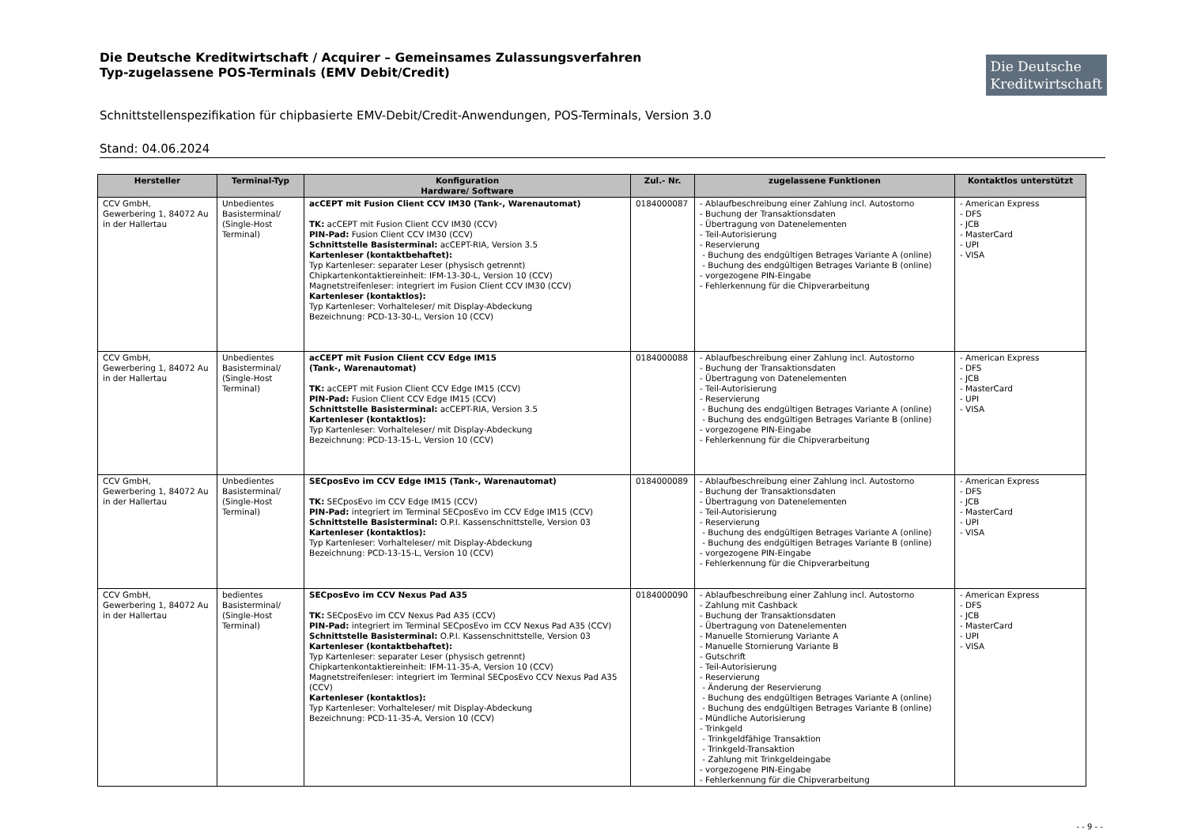Die Deutsche Kreditwirtschaft / Acquirer – Gemeinsames Zulassungsverfahren
Typ-zugelassene POS-Terminals (EMV Debit/Credit)
Die Deutsche
Kreditwirtschaft
Schnittstellenspezifikation für chipbasierte EMV-Debit/Credit-Anwendungen, POS-Terminals, Version 3.0
Stand: 04.06.2024
| Hersteller | Terminal-Typ | Konfiguration Hardware/ Software | Zul.- Nr. | zugelassene Funktionen | Kontaktlos unterstützt |
| --- | --- | --- | --- | --- | --- |
| CCV GmbH, Gewerbering 1, 84072 Au in der Hallertau | Unbedientes Basisterminal/ (Single-Host Terminal) | acCEPT mit Fusion Client CCV IM30 (Tank-, Warenautomat) TK: acCEPT mit Fusion Client CCV IM30 (CCV) PIN-Pad: Fusion Client CCV IM30 (CCV) Schnittstelle Basisterminal: acCEPT-RIA, Version 3.5 Kartenleser (kontaktbehaftet): Typ Kartenleser: separater Leser (physisch getrennt) Chipkartenkontaktiereinheit: IFM-13-30-L, Version 10 (CCV) Magnetstreifenleser: integriert im Fusion Client CCV IM30 (CCV) Kartenleser (kontaktlos): Typ Kartenleser: Vorhalteleser/ mit Display-Abdeckung Bezeichnung: PCD-13-30-L, Version 10 (CCV) | 0184000087 | - Ablaufbeschreibung einer Zahlung incl. Autostorno - Buchung der Transaktionsdaten - Übertragung von Datenelementen - Teil-Autorisierung - Reservierung - Buchung des endgültigen Betrages Variante A (online) - Buchung des endgültigen Betrages Variante B (online) - vorgezogene PIN-Eingabe - Fehlerkennung für die Chipverarbeitung | - American Express - DFS - JCB - MasterCard - UPI - VISA |
| CCV GmbH, Gewerbering 1, 84072 Au in der Hallertau | Unbedientes Basisterminal/ (Single-Host Terminal) | acCEPT mit Fusion Client CCV Edge IM15 (Tank-, Warenautomat) TK: acCEPT mit Fusion Client CCV Edge IM15 (CCV) PIN-Pad: Fusion Client CCV Edge IM15 (CCV) Schnittstelle Basisterminal: acCEPT-RIA, Version 3.5 Kartenleser (kontaktlos): Typ Kartenleser: Vorhalteleser/ mit Display-Abdeckung Bezeichnung: PCD-13-15-L, Version 10 (CCV) | 0184000088 | - Ablaufbeschreibung einer Zahlung incl. Autostorno - Buchung der Transaktionsdaten - Übertragung von Datenelementen - Teil-Autorisierung - Reservierung - Buchung des endgültigen Betrages Variante A (online) - Buchung des endgültigen Betrages Variante B (online) - vorgezogene PIN-Eingabe - Fehlerkennung für die Chipverarbeitung | - American Express - DFS - JCB - MasterCard - UPI - VISA |
| CCV GmbH, Gewerbering 1, 84072 Au in der Hallertau | Unbedientes Basisterminal/ (Single-Host Terminal) | SECposEvo im CCV Edge IM15 (Tank-, Warenautomat) TK: SECposEvo im CCV Edge IM15 (CCV) PIN-Pad: integriert im Terminal SECposEvo im CCV Edge IM15 (CCV) Schnittstelle Basisterminal: O.P.I. Kassenschnittstelle, Version 03 Kartenleser (kontaktlos): Typ Kartenleser: Vorhalteleser/ mit Display-Abdeckung Bezeichnung: PCD-13-15-L, Version 10 (CCV) | 0184000089 | - Ablaufbeschreibung einer Zahlung incl. Autostorno - Buchung der Transaktionsdaten - Übertragung von Datenelementen - Teil-Autorisierung - Reservierung - Buchung des endgültigen Betrages Variante A (online) - Buchung des endgültigen Betrages Variante B (online) - vorgezogene PIN-Eingabe - Fehlerkennung für die Chipverarbeitung | - American Express - DFS - JCB - MasterCard - UPI - VISA |
| CCV GmbH, Gewerbering 1, 84072 Au in der Hallertau | bedientes Basisterminal/ (Single-Host Terminal) | SECposEvo im CCV Nexus Pad A35 TK: SECposEvo im CCV Nexus Pad A35 (CCV) PIN-Pad: integriert im Terminal SECposEvo im CCV Nexus Pad A35 (CCV) Schnittstelle Basisterminal: O.P.I. Kassenschnittstelle, Version 03 Kartenleser (kontaktbehaftet): Typ Kartenleser: separater Leser (physisch getrennt) Chipkartenkontaktiereinheit: IFM-11-35-A, Version 10 (CCV) Magnetstreifenleser: integriert im Terminal SECposEvo CCV Nexus Pad A35 (CCV) Kartenleser (kontaktlos): Typ Kartenleser: Vorhalteleser/ mit Display-Abdeckung Bezeichnung: PCD-11-35-A, Version 10 (CCV) | 0184000090 | - Ablaufbeschreibung einer Zahlung incl. Autostorno - Zahlung mit Cashback - Buchung der Transaktionsdaten - Übertragung von Datenelementen - Manuelle Stornierung Variante A - Manuelle Stornierung Variante B - Gutschrift - Teil-Autorisierung - Reservierung - Änderung der Reservierung - Buchung des endgültigen Betrages Variante A (online) - Buchung des endgültigen Betrages Variante B (online) - Mündliche Autorisierung - Trinkgeld - Trinkgeldfähige Transaktion - Trinkgeld-Transaktion - Zahlung mit Trinkgeldeingabe - vorgezogene PIN-Eingabe - Fehlerkennung für die Chipverarbeitung | - American Express - DFS - JCB - MasterCard - UPI - VISA |
- - 9 - -